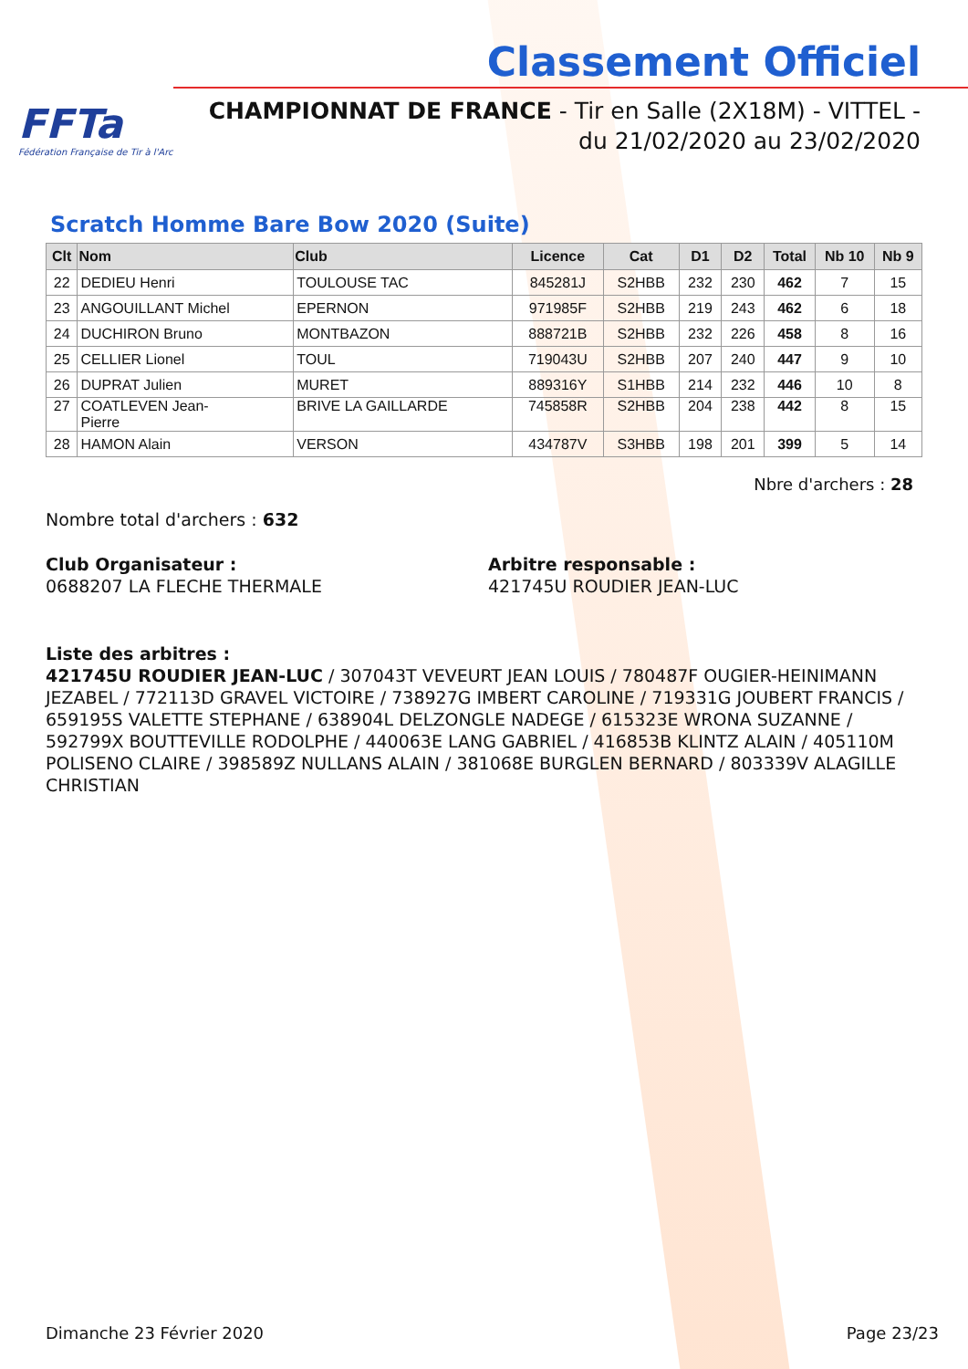FFTa
Fédération Française de Tir à l'Arc
Classement Officiel
CHAMPIONNAT DE FRANCE - Tir en Salle (2X18M) - VITTEL -
du 21/02/2020 au 23/02/2020
Scratch Homme Bare Bow 2020 (Suite)
| Clt | Nom | Club | Licence | Cat | D1 | D2 | Total | Nb 10 | Nb 9 |
| --- | --- | --- | --- | --- | --- | --- | --- | --- | --- |
| 22 | DEDIEU Henri | TOULOUSE TAC | 845281J | S2HBB | 232 | 230 | 462 | 7 | 15 |
| 23 | ANGOUILLANT Michel | EPERNON | 971985F | S2HBB | 219 | 243 | 462 | 6 | 18 |
| 24 | DUCHIRON Bruno | MONTBAZON | 888721B | S2HBB | 232 | 226 | 458 | 8 | 16 |
| 25 | CELLIER Lionel | TOUL | 719043U | S2HBB | 207 | 240 | 447 | 9 | 10 |
| 26 | DUPRAT Julien | MURET | 889316Y | S1HBB | 214 | 232 | 446 | 10 | 8 |
| 27 | COATLEVEN Jean- Pierre | BRIVE LA GAILLARDE | 745858R | S2HBB | 204 | 238 | 442 | 8 | 15 |
| 28 | HAMON Alain | VERSON | 434787V | S3HBB | 198 | 201 | 399 | 5 | 14 |
Nbre d'archers : 28
Nombre total d'archers : 632
Club Organisateur :
0688207 LA FLECHE THERMALE
Arbitre responsable :
421745U ROUDIER JEAN-LUC
Liste des arbitres :
421745U ROUDIER JEAN-LUC / 307043T VEVEURT JEAN LOUIS / 780487F OUGIER-HEINIMANN JEZABEL / 772113D GRAVEL VICTOIRE / 738927G IMBERT CAROLINE / 719331G JOUBERT FRANCIS / 659195S VALETTE STEPHANE / 638904L DELZONGLE NADEGE / 615323E WRONA SUZANNE / 592799X BOUTTEVILLE RODOLPHE / 440063E LANG GABRIEL / 416853B KLINTZ ALAIN / 405110M POLISENO CLAIRE / 398589Z NULLANS ALAIN / 381068E BURGLEN BERNARD / 803339V ALAGILLE CHRISTIAN
Dimanche 23 Février 2020 Page 23/23